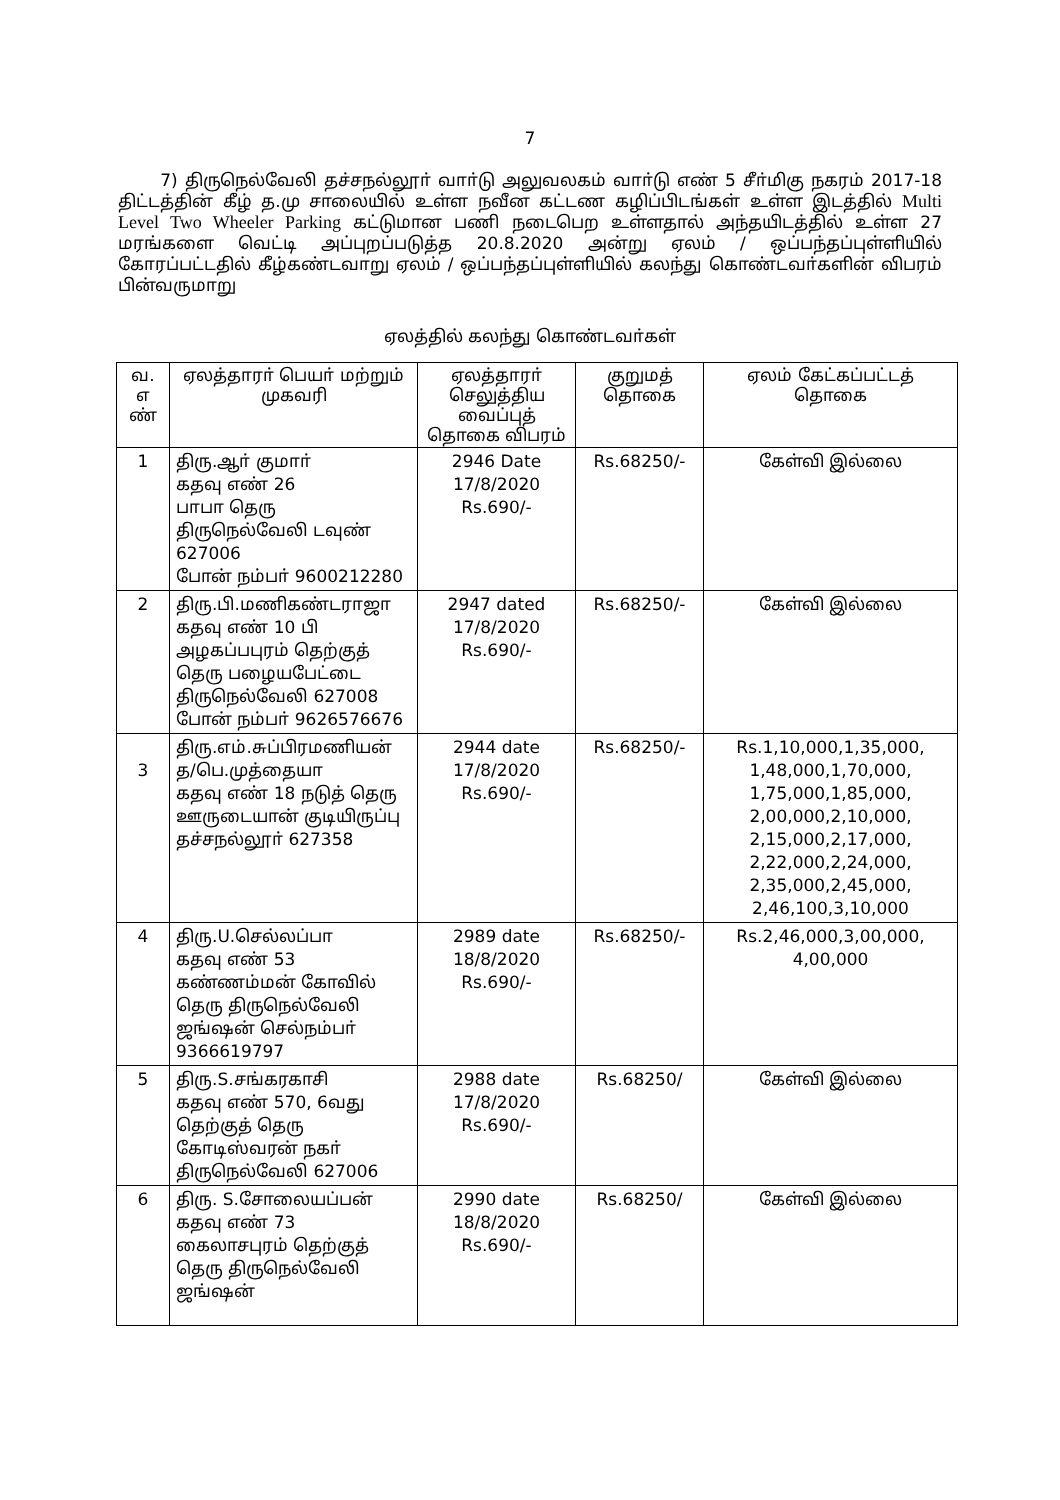7
7) திருநெல்வேலி தச்சநல்லூா் வாா்டு அலுவலகம் வாா்டு எண் 5 சீா்மிகு நகரம் 2017-18 திட்டத்தின் கீழ் த.மு சாலையில் உள்ள நவீன கட்டண கழிப்பிடங்கள் உள்ள இடத்தில் Multi Level Two Wheeler Parking கட்டுமான பணி நடைபெற உள்ளதால் அந்தயிடத்தில் உள்ள 27 மரங்களை வெட்டி அப்புறப்படுத்த 20.8.2020 அன்று ஏலம் / ஒப்பந்தப்புள்ளியில் கோரப்பட்டதில் கீழ்கண்டவாறு ஏலம் / ஒப்பந்தப்புள்ளியில் கலந்து கொண்டவா்களின் விபரம் பின்வருமாறு
ஏலத்தில் கலந்து கொண்டவா்கள்
| வ. எ ண் | ஏலத்தாரா் பெயா் மற்றும் முகவரி | ஏலத்தாரா் செலுத்திய வைப்புத் தொகை விபரம் | குறுமத் தொகை | ஏலம் கேட்கப்பட்டத் தொகை |
| --- | --- | --- | --- | --- |
| 1 | திரு.ஆா் குமாா் கதவு எண் 26 பாபா தெரு திருநெல்வேலி டவுண் 627006 போன் நம்பா் 9600212280 | 2946 Date 17/8/2020 Rs.690/- | Rs.68250/- | கேள்வி இல்லை |
| 2 | திரு.பி.மணிகண்டராஜா கதவு எண் 10 பி அழகப்பபுரம் தெற்குத் தெரு பழையபேட்டை திருநெல்வேலி 627008 போன் நம்பா் 9626576676 | 2947 dated 17/8/2020 Rs.690/- | Rs.68250/- | கேள்வி இல்லை |
| 3 | திரு.எம்.சுப்பிரமணியன் த/பெ.முத்தையா கதவு எண் 18 நடுத் தெரு ஊருடையான் குடியிருப்பு தச்சநல்லூா் 627358 | 2944 date 17/8/2020 Rs.690/- | Rs.68250/- | Rs.1,10,000,1,35,000, 1,48,000,1,70,000, 1,75,000,1,85,000, 2,00,000,2,10,000, 2,15,000,2,17,000, 2,22,000,2,24,000, 2,35,000,2,45,000, 2,46,100,3,10,000 |
| 4 | திரு.U.செல்லப்பா கதவு எண் 53 கண்ணம்மன் கோவில் தெரு திருநெல்வேலி ஜங்ஷன் செல்நம்பா் 9366619797 | 2989 date 18/8/2020 Rs.690/- | Rs.68250/- | Rs.2,46,000,3,00,000, 4,00,000 |
| 5 | திரு.S.சங்கரகாசி கதவு எண் 570, 6வது தெற்குத் தெரு கோடிஸ்வரன் நகா் திருநெல்வேலி 627006 | 2988 date 17/8/2020 Rs.690/- | Rs.68250/ | கேள்வி இல்லை |
| 6 | திரு. S.சோலையப்பன் கதவு எண் 73 கைலாசபுரம் தெற்குத் தெரு திருநெல்வேலி ஜங்ஷன் | 2990 date 18/8/2020 Rs.690/- | Rs.68250/ | கேள்வி இல்லை |